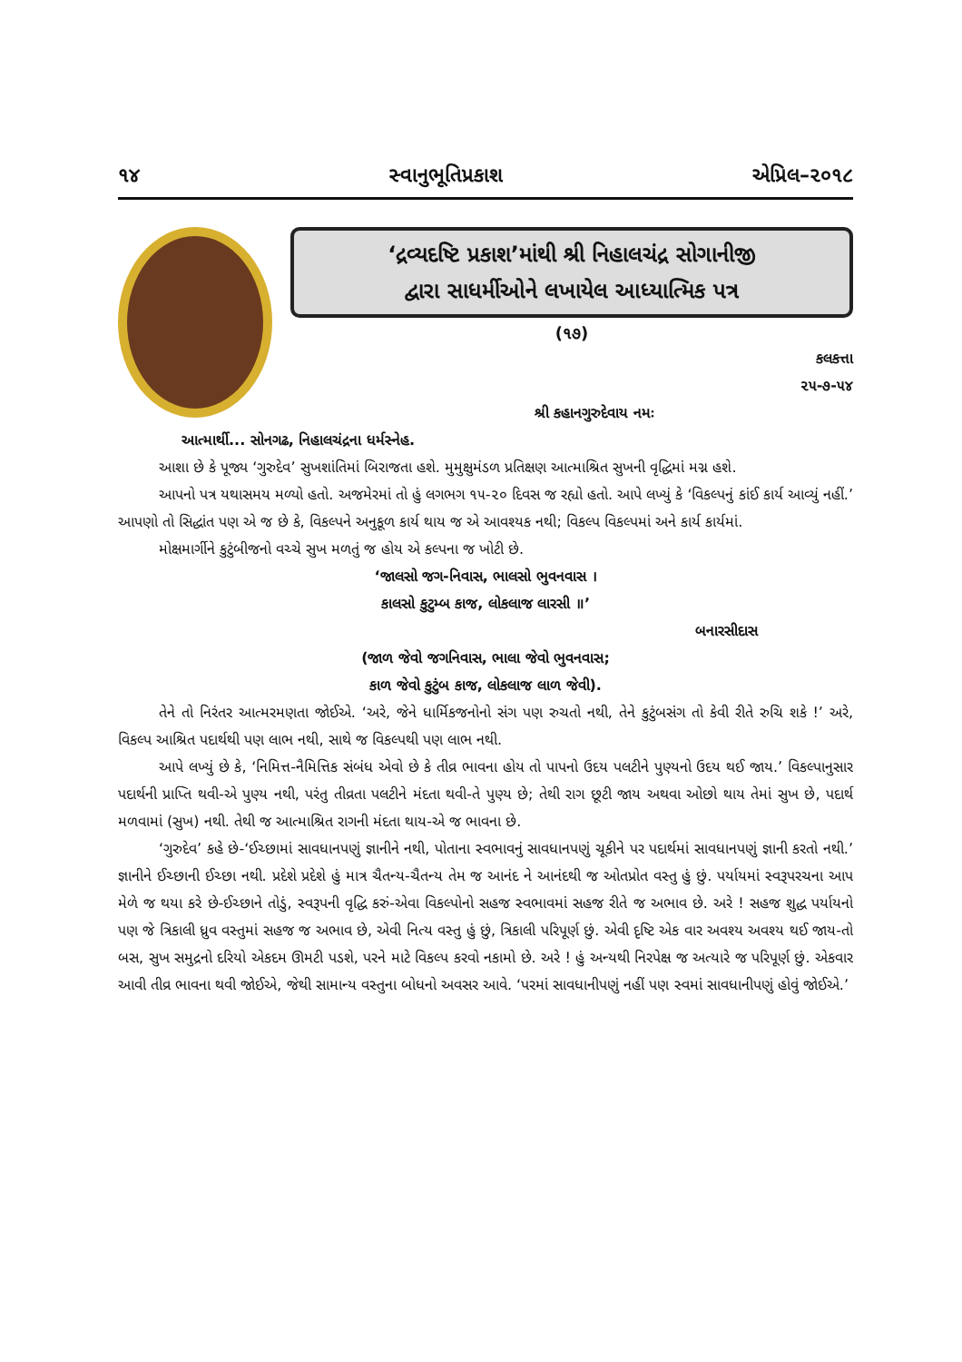૧૪ સ્વાનુભૂતિપ્રકાશ એપ્રિલ–૨૦૧૮
‘દ્રવ્યદષ્ટિ પ્રકાશ’માંથી શ્રી નિહાલચંદ્ર સોગાનીજી
દ્વારા સાધર્મીઓને લખાયેલ આધ્યાત્મિક પત્ર
(૧૭)
કલકત્તા
૨૫-૭-૫૪
શ્રી કહાનગુરુદેવાય નમઃ
આત્માર્થી... સોનગઢ, નિહાલચંદ્રના ધર્મસ્નેહ.
આશા છે કે પૂજ્ય ‘ગુરુદેવ’ સુખશાંતિમાં બિરાજતા હશે. મુમુક્ષુમંડળ પ્રતિક્ષણ આત્માશ્રિત સુખની વૃદ્ધિમાં મગ્ન હશે.
આપનો પત્ર યથાસમય મળ્યો હતો. અજમેરમાં તો હું લગભગ ૧૫-૨૦ દિવસ જ રહ્યો હતો. આપે લખ્યું કે ‘વિકલ્પનું કાંઈ કાર્ય આવ્યું નહીં.’ આપણો તો સિદ્ધાંત પણ એ જ છે કે, વિકલ્પને અનુકૂળ કાર્ય થાય જ એ આવશ્યક નથી; વિકલ્પ વિકલ્પમાં અને કાર્ય કાર્યમાં.
મોક્ષમાર્ગીને કુટુંબીજનો વચ્ચે સુખ મળતું જ હોય એ કલ્પના જ ખોટી છે.
‘જાલસો જગ-નિવાસ, ભાલસો ભુવનવાસ ।
કાલસો કુટુમ્બ કાજ, લોકલાજ લારસી ॥’
બનારસીદાસ
(જાળ જેવો જગનિવાસ, ભાલા જેવો ભુવનવાસ;
કાળ જેવો કુટુંબ કાજ, લોકલાજ લાળ જેવી).
તેને તો નિરંતર આત્મરમણતા જોઈએ. ‘અરે, જેને ધાર્મિકજનોનો સંગ પણ રુચતો નથી, તેને કુટુંબસંગ તો કેવી રીતે રુચિ શકે !’ અરે, વિકલ્પ આશ્રિત પદાર્થથી પણ લાભ નથી, સાથે જ વિકલ્પથી પણ લાભ નથી.
આપે લખ્યું છે કે, ‘નિમિત્ત-નૈમિત્તિક સંબંધ એવો છે કે તીવ્ર ભાવના હોય તો પાપનો ઉદય પલટીને પુણ્યનો ઉદય થઈ જાય.’ વિકલ્પાનુસાર પદાર્થની પ્રાપ્તિ થવી-એ પુણ્ય નથી, પરંતુ તીવ્રતા પલટીને મંદતા થવી-તે પુણ્ય છે; તેથી રાગ છૂટી જાય અથવા ઓછો થાય તેમાં સુખ છે, પદાર્થ મળવામાં (સુખ) નથી. તેથી જ આત્માશ્રિત રાગની મંદતા થાય-એ જ ભાવના છે.
‘ગુરુદેવ’ કહે છે-‘ઈચ્છામાં સાવધાનપણું જ્ઞાનીને નથી, પોતાના સ્વભાવનું સાવધાનપણું ચૂકીને પર પદાર્થમાં સાવધાનપણું જ્ઞાની કરતો નથી.’ જ્ઞાનીને ઈચ્છાની ઈચ્છા નથી. પ્રદેશે પ્રદેશે હું માત્ર ચૈતન્ય-ચૈતન્ય તેમ જ આનંદ ને આનંદથી જ ઓતપ્રોત વસ્તુ હું છું. પર્યાયમાં સ્વરૂપરચના આપ મેળે જ થયા કરે છે-ઈચ્છાને તોડું, સ્વરૂપની વૃદ્ધિ કરું-એવા વિકલ્પોનો સહજ સ્વભાવમાં સહજ રીતે જ અભાવ છે. અરે ! સહજ શુદ્ધ પર્યાયનો પણ જે ત્રિકાલી ધ્રુવ વસ્તુમાં સહજ જ અભાવ છે, એવી નિત્ય વસ્તુ હું છું, ત્રિકાલી પરિપૂર્ણ છું. એવી દૃષ્ટિ એક વાર અવશ્ય અવશ્ય થઈ જાય-તો બસ, સુખ સમુદ્રનો દરિયો એકદમ ઊમટી પડશે, પરને માટે વિકલ્પ કરવો નકામો છે. અરે ! હું અન્યથી નિરપેક્ષ જ અત્યારે જ પરિપૂર્ણ છું. એકવાર આવી તીવ્ર ભાવના થવી જોઈએ, જેથી સામાન્ય વસ્તુના બોધનો અવસર આવે. ‘પરમાં સાવધાનીપણું નહીં પણ સ્વમાં સાવધાનીપણું હોવું જોઈએ.’